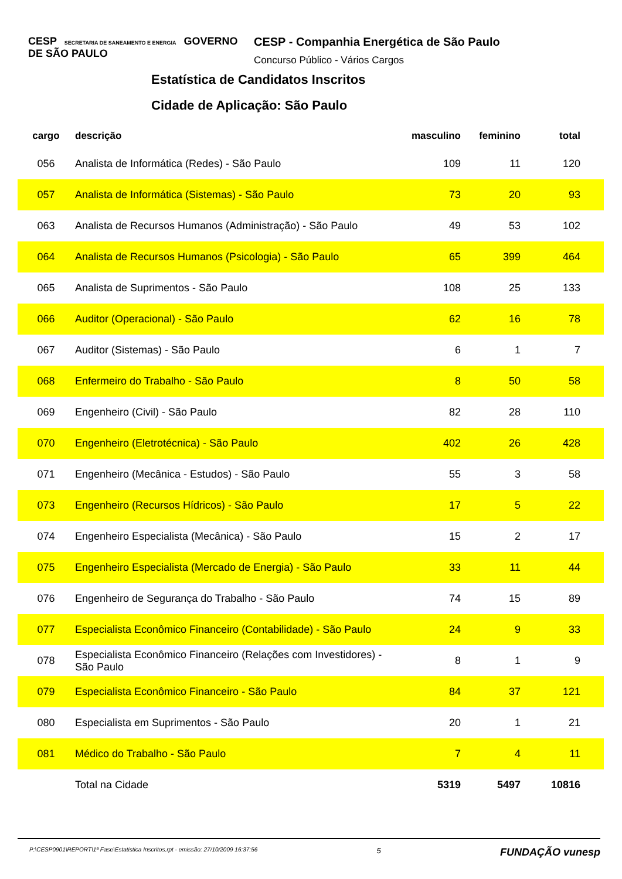CESP SECRETARIA DE SANEAMENTO E ENERGIA GOVERNO DE SÃO PAULO
CESP - Companhia Energética de São Paulo
Concurso Público - Vários Cargos
Estatística de Candidatos Inscritos
Cidade de Aplicação: São Paulo
| cargo | descrição | masculino | feminino | total |
| --- | --- | --- | --- | --- |
| 056 | Analista de Informática (Redes) - São Paulo | 109 | 11 | 120 |
| 057 | Analista de Informática (Sistemas) - São Paulo | 73 | 20 | 93 |
| 063 | Analista de Recursos Humanos (Administração) - São Paulo | 49 | 53 | 102 |
| 064 | Analista de Recursos Humanos (Psicologia) - São Paulo | 65 | 399 | 464 |
| 065 | Analista de Suprimentos - São Paulo | 108 | 25 | 133 |
| 066 | Auditor (Operacional) - São Paulo | 62 | 16 | 78 |
| 067 | Auditor (Sistemas) - São Paulo | 6 | 1 | 7 |
| 068 | Enfermeiro do Trabalho - São Paulo | 8 | 50 | 58 |
| 069 | Engenheiro (Civil) - São Paulo | 82 | 28 | 110 |
| 070 | Engenheiro (Eletrotécnica) - São Paulo | 402 | 26 | 428 |
| 071 | Engenheiro (Mecânica - Estudos) - São Paulo | 55 | 3 | 58 |
| 073 | Engenheiro (Recursos Hídricos) - São Paulo | 17 | 5 | 22 |
| 074 | Engenheiro Especialista (Mecânica) - São Paulo | 15 | 2 | 17 |
| 075 | Engenheiro Especialista (Mercado de Energia) - São Paulo | 33 | 11 | 44 |
| 076 | Engenheiro de Segurança do Trabalho - São Paulo | 74 | 15 | 89 |
| 077 | Especialista Econômico Financeiro (Contabilidade) - São Paulo | 24 | 9 | 33 |
| 078 | Especialista Econômico Financeiro (Relações com Investidores) - São Paulo | 8 | 1 | 9 |
| 079 | Especialista Econômico Financeiro - São Paulo | 84 | 37 | 121 |
| 080 | Especialista em Suprimentos - São Paulo | 20 | 1 | 21 |
| 081 | Médico do Trabalho - São Paulo | 7 | 4 | 11 |
| | Total na Cidade | 5319 | 5497 | 10816 |
P:\CESP0901\REPORT\1ª Fase\Estatistica Inscritos.rpt - emissão: 27/10/2009 16:37:56 5 FUNDAÇÃO vunesp